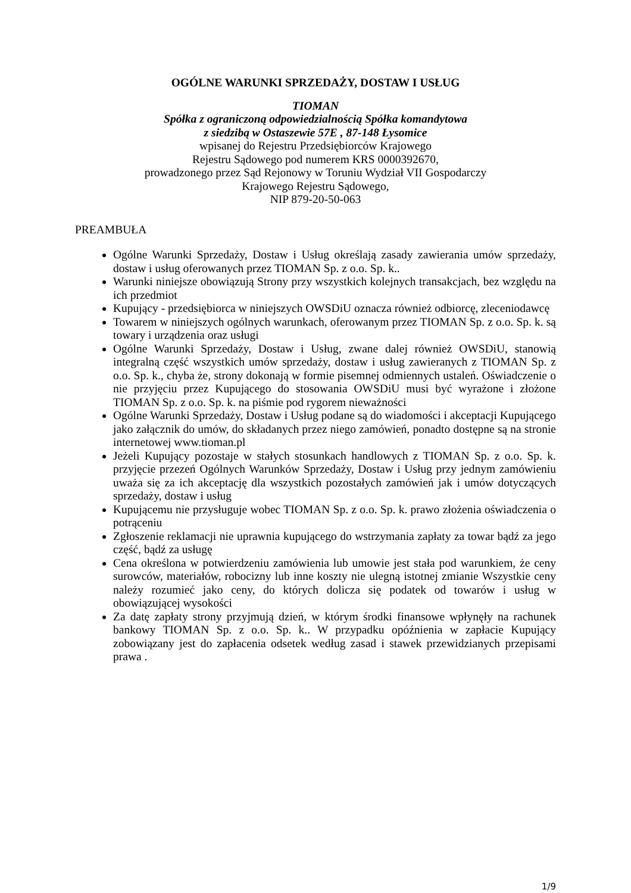OGÓLNE WARUNKI SPRZEDAŻY, DOSTAW I USŁUG
TIOMAN
Spółka z ograniczoną odpowiedzialnością Spółka komandytowa
z siedzibą w Ostaszewie 57E , 87-148 Łysomice
wpisanej do Rejestru Przedsiębiorców Krajowego
Rejestru Sądowego pod numerem KRS 0000392670,
prowadzonego przez Sąd Rejonowy w Toruniu Wydział VII Gospodarczy
Krajowego Rejestru Sądowego,
NIP 879-20-50-063
PREAMBUŁA
Ogólne Warunki Sprzedaży, Dostaw i Usług określają zasady zawierania umów sprzedaży, dostaw i usług oferowanych przez TIOMAN Sp. z o.o. Sp. k..
Warunki niniejsze obowiązują Strony przy wszystkich kolejnych transakcjach, bez względu na ich przedmiot
Kupujący - przedsiębiorca w niniejszych OWSDiU oznacza również odbiorcę, zleceniodawcę
Towarem w niniejszych ogólnych warunkach, oferowanym przez TIOMAN Sp. z o.o. Sp. k. są towary i urządzenia oraz usługi
Ogólne Warunki Sprzedaży, Dostaw i Usług, zwane dalej również OWSDiU, stanowią integralną część wszystkich umów sprzedaży, dostaw i usług zawieranych z TIOMAN Sp. z o.o. Sp. k., chyba że, strony dokonają w formie pisemnej odmiennych ustaleń. Oświadczenie o nie przyjęciu przez Kupującego do stosowania OWSDiU musi być wyrażone i złożone TIOMAN Sp. z o.o. Sp. k. na piśmie pod rygorem nieważności
Ogólne Warunki Sprzedaży, Dostaw i Usług podane są do wiadomości i akceptacji Kupującego jako załącznik do umów, do składanych przez niego zamówień, ponadto dostępne są na stronie internetowej www.tioman.pl
Jeżeli Kupujący pozostaje w stałych stosunkach handlowych z TIOMAN Sp. z o.o. Sp. k. przyjęcie przezeń Ogólnych Warunków Sprzedaży, Dostaw i Usług przy jednym zamówieniu uważa się za ich akceptację dla wszystkich pozostałych zamówień jak i umów dotyczących sprzedaży, dostaw i usług
Kupującemu nie przysługuje wobec TIOMAN Sp. z o.o. Sp. k. prawo złożenia oświadczenia o potrąceniu
Zgłoszenie reklamacji nie uprawnia kupującego do wstrzymania zapłaty za towar bądź za jego część, bądź za usługę
Cena określona w potwierdzeniu zamówienia lub umowie jest stała pod warunkiem, że ceny surowców, materiałów, robocizny lub inne koszty nie ulegną istotnej zmianie Wszystkie ceny należy rozumieć jako ceny, do których dolicza się podatek od towarów i usług w obowiązującej wysokości
Za datę zapłaty strony przyjmują dzień, w którym środki finansowe wpłynęły na rachunek bankowy TIOMAN Sp. z o.o. Sp. k.. W przypadku opóźnienia w zapłacie Kupujący zobowiązany jest do zapłacenia odsetek według zasad i stawek przewidzianych przepisami prawa .
1/9